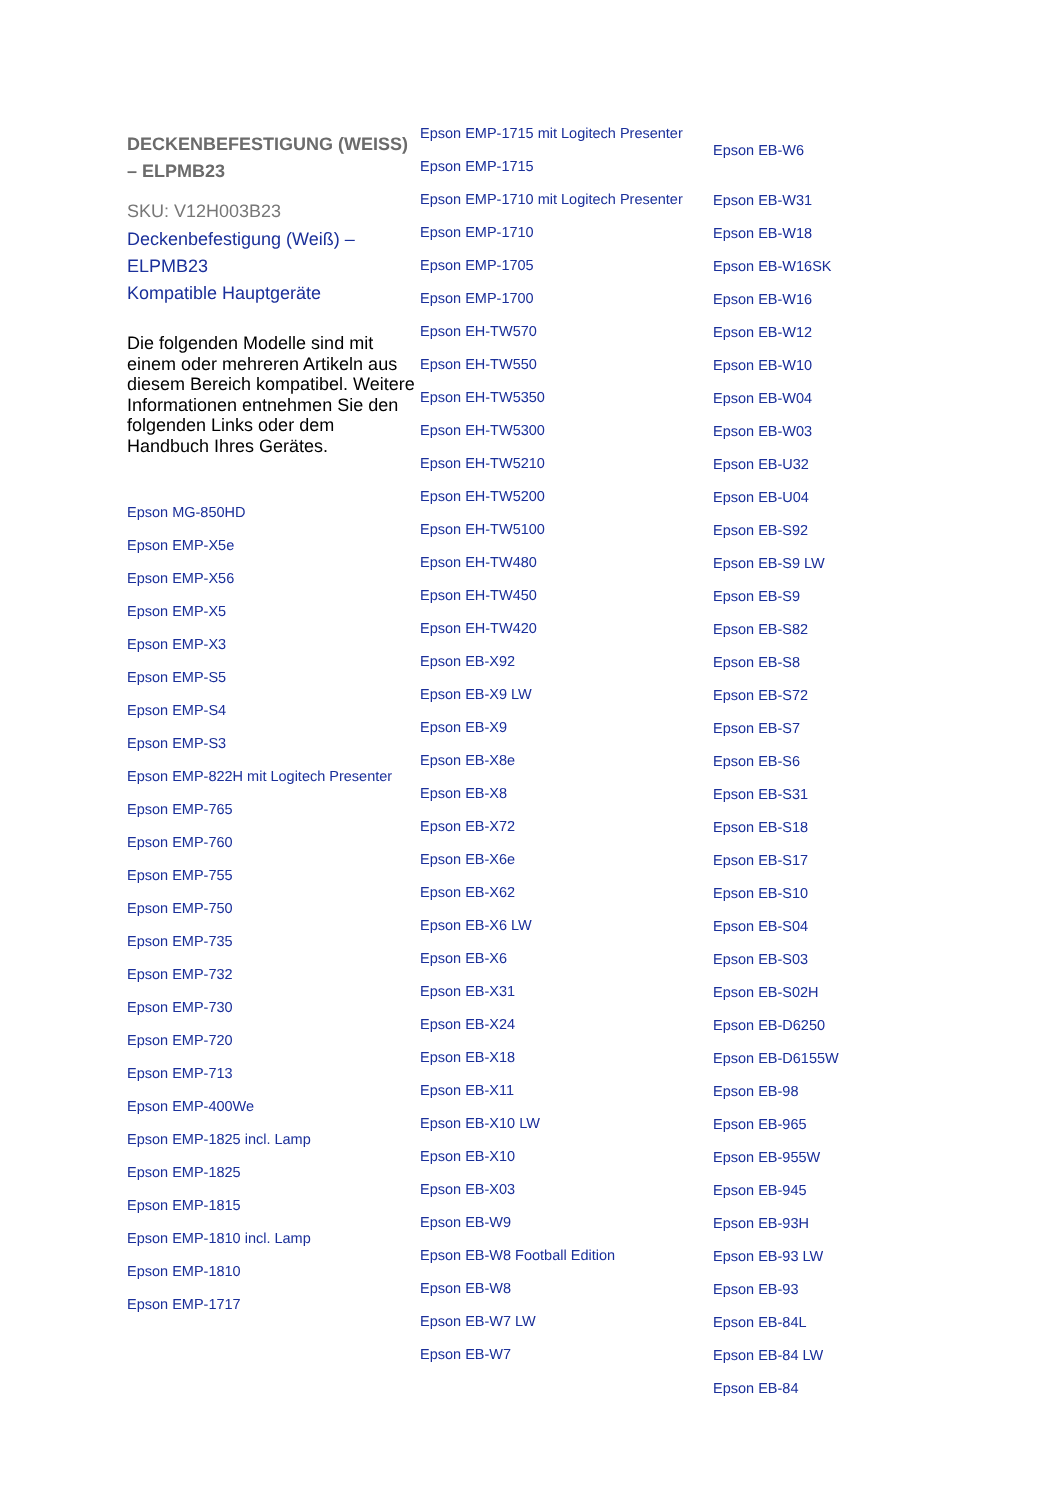DECKENBEFESTIGUNG (WEISS) – ELPMB23
SKU: V12H003B23
Deckenbefestigung (Weiß) – ELPMB23
Kompatible Hauptgeräte
Die folgenden Modelle sind mit einem oder mehreren Artikeln aus diesem Bereich kompatibel. Weitere Informationen entnehmen Sie den folgenden Links oder dem Handbuch Ihres Gerätes.
Epson MG-850HD
Epson EMP-X5e
Epson EMP-X56
Epson EMP-X5
Epson EMP-X3
Epson EMP-S5
Epson EMP-S4
Epson EMP-S3
Epson EMP-822H mit Logitech Presenter
Epson EMP-765
Epson EMP-760
Epson EMP-755
Epson EMP-750
Epson EMP-735
Epson EMP-732
Epson EMP-730
Epson EMP-720
Epson EMP-713
Epson EMP-400We
Epson EMP-1825 incl. Lamp
Epson EMP-1825
Epson EMP-1815
Epson EMP-1810 incl. Lamp
Epson EMP-1810
Epson EMP-1717
Epson EMP-1715 mit Logitech Presenter
Epson EMP-1715
Epson EMP-1710 mit Logitech Presenter
Epson EMP-1710
Epson EMP-1705
Epson EMP-1700
Epson EH-TW570
Epson EH-TW550
Epson EH-TW5350
Epson EH-TW5300
Epson EH-TW5210
Epson EH-TW5200
Epson EH-TW5100
Epson EH-TW480
Epson EH-TW450
Epson EH-TW420
Epson EB-X92
Epson EB-X9 LW
Epson EB-X9
Epson EB-X8e
Epson EB-X8
Epson EB-X72
Epson EB-X6e
Epson EB-X62
Epson EB-X6 LW
Epson EB-X6
Epson EB-X31
Epson EB-X24
Epson EB-X18
Epson EB-X11
Epson EB-X10 LW
Epson EB-X10
Epson EB-X03
Epson EB-W9
Epson EB-W8 Football Edition
Epson EB-W8
Epson EB-W7 LW
Epson EB-W7
Epson EB-W6
Epson EB-W31
Epson EB-W18
Epson EB-W16SK
Epson EB-W16
Epson EB-W12
Epson EB-W10
Epson EB-W04
Epson EB-W03
Epson EB-U32
Epson EB-U04
Epson EB-S92
Epson EB-S9 LW
Epson EB-S9
Epson EB-S82
Epson EB-S8
Epson EB-S72
Epson EB-S7
Epson EB-S6
Epson EB-S31
Epson EB-S18
Epson EB-S17
Epson EB-S10
Epson EB-S04
Epson EB-S03
Epson EB-S02H
Epson EB-D6250
Epson EB-D6155W
Epson EB-98
Epson EB-965
Epson EB-955W
Epson EB-945
Epson EB-93H
Epson EB-93 LW
Epson EB-93
Epson EB-84L
Epson EB-84 LW
Epson EB-84